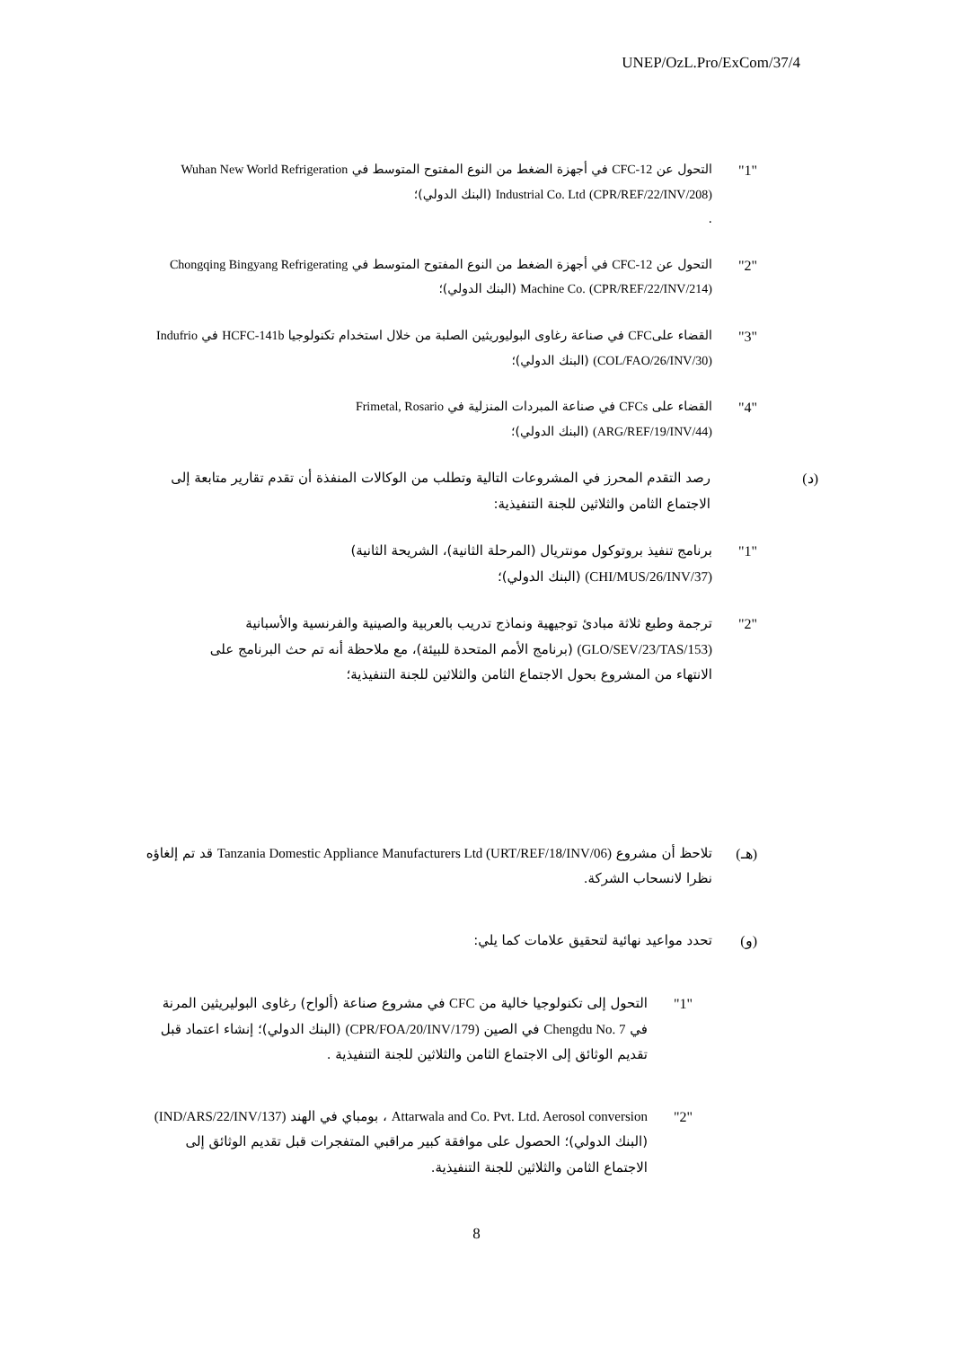UNEP/OzL.Pro/ExCom/37/4
"1" التحول عن CFC-12 في أجهزة الضغط من النوع المفتوح المتوسط في Wuhan New World Refrigeration Industrial Co. Ltd (CPR/REF/22/INV/208) (البنك الدولي)؛
.
"2" التحول عن CFC-12 في أجهزة الضغط من النوع المفتوح المتوسط في Chongqing Bingyang Refrigerating Machine Co. (CPR/REF/22/INV/214) (البنك الدولي)؛
"3" القضاء علىCFC في صناعة رغاوى البوليوريثين الصلبة من خلال استخدام تكنولوجيا HCFC-141b في Indufrio (COL/FAO/26/INV/30) (البنك الدولي)؛
"4" القضاء على CFCs في صناعة المبردات المنزلية في Frimetal, Rosario (ARG/REF/19/INV/44) (البنك الدولي)؛
(د) رصد التقدم المحرز في المشروعات التالية وتطلب من الوكالات المنفذة أن تقدم تقارير متابعة إلى الاجتماع الثامن والثلاثين للجنة التنفيذية:
"1" برنامج تنفيذ بروتوكول مونتريال (المرحلة الثانية)، الشريحة الثانية) (CHI/MUS/26/INV/37) (البنك الدولي)؛
"2" ترجمة وطبع ثلاثة مبادئ توجيهية ونماذج تدريب بالعربية والصينية والفرنسية والأسبانية (GLO/SEV/23/TAS/153) (برنامج الأمم المتحدة للبيئة)، مع ملاحظة أنه تم حث البرنامج على الانتهاء من المشروع بحول الاجتماع الثامن والثلاثين للجنة التنفيذية؛
(هـ) تلاحظ أن مشروع Tanzania Domestic Appliance Manufacturers Ltd (URT/REF/18/INV/06) قد تم إلغاؤه نظرا لانسحاب الشركة.
(و) تحدد مواعيد نهائية لتحقيق علامات كما يلي:
"1" التحول إلى تكنولوجيا خالية من CFC في مشروع صناعة (ألواح) رغاوى البوليريثين المرنة في Chengdu No. 7 في الصين (CPR/FOA/20/INV/179) (البنك الدولي)؛ إنشاء اعتماد قبل تقديم الوثائق إلى الاجتماع الثامن والثلاثين للجنة التنفيذية .
"2" Attarwala and Co. Pvt. Ltd. Aerosol conversion ، بومباي في الهند (IND/ARS/22/INV/137) (البنك الدولي)؛ الحصول على موافقة كبير مراقبي المتفجرات قبل تقديم الوثائق إلى الاجتماع الثامن والثلاثين للجنة التنفيذية.
8